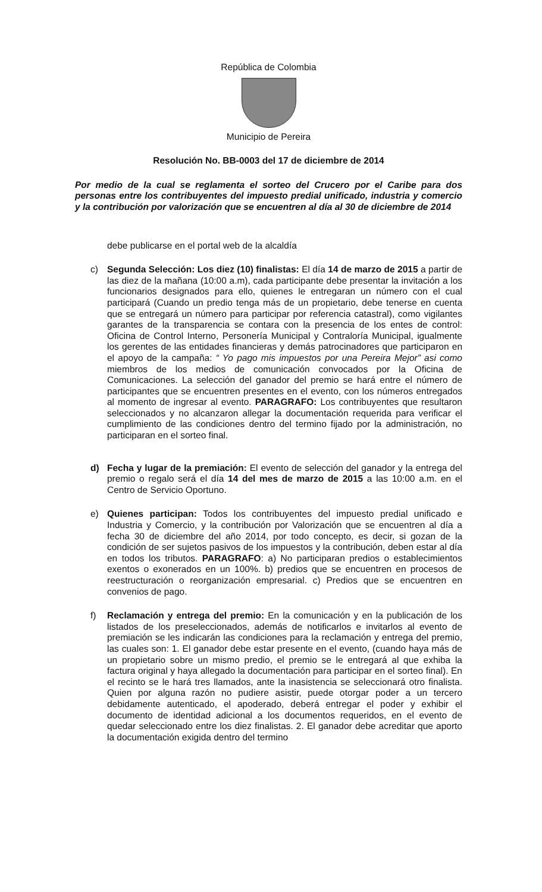República de Colombia
Municipio de Pereira
Resolución No. BB-0003 del 17 de diciembre de 2014
Por medio de la cual se reglamenta el sorteo del Crucero por el Caribe para dos personas entre los contribuyentes del impuesto predial unificado, industria y comercio y la contribución por valorización que se encuentren al día al 30 de diciembre de 2014
debe publicarse en el portal web de la alcaldía
c) Segunda Selección: Los diez (10) finalistas: El día 14 de marzo de 2015 a partir de las diez de la mañana (10:00 a.m), cada participante debe presentar la invitación a los funcionarios designados para ello, quienes le entregaran un número con el cual participará (Cuando un predio tenga más de un propietario, debe tenerse en cuenta que se entregará un número para participar por referencia catastral), como vigilantes garantes de la transparencia se contara con la presencia de los entes de control: Oficina de Control Interno, Personería Municipal y Contraloría Municipal, igualmente los gerentes de las entidades financieras y demás patrocinadores que participaron en el apoyo de la campaña: “ Yo pago mis impuestos por una Pereira Mejor” asi como miembros de los medios de comunicación convocados por la Oficina de Comunicaciones. La selección del ganador del premio se hará entre el número de participantes que se encuentren presentes en el evento, con los números entregados al momento de ingresar al evento. PARAGRAFO: Los contribuyentes que resultaron seleccionados y no alcanzaron allegar la documentación requerida para verificar el cumplimiento de las condiciones dentro del termino fijado por la administración, no participaran en el sorteo final.
d) Fecha y lugar de la premiación: El evento de selección del ganador y la entrega del premio o regalo será el día 14 del mes de marzo de 2015 a las 10:00 a.m. en el Centro de Servicio Oportuno.
e) Quienes participan: Todos los contribuyentes del impuesto predial unificado e Industria y Comercio, y la contribución por Valorización que se encuentren al día a fecha 30 de diciembre del año 2014, por todo concepto, es decir, si gozan de la condición de ser sujetos pasivos de los impuestos y la contribución, deben estar al día en todos los tributos. PARAGRAFO: a) No participaran predios o establecimientos exentos o exonerados en un 100%. b) predios que se encuentren en procesos de reestructuración o reorganización empresarial. c) Predios que se encuentren en convenios de pago.
f) Reclamación y entrega del premio: En la comunicación y en la publicación de los listados de los preseleccionados, además de notificarlos e invitarlos al evento de premiación se les indicarán las condiciones para la reclamación y entrega del premio, las cuales son: 1. El ganador debe estar presente en el evento, (cuando haya más de un propietario sobre un mismo predio, el premio se le entregará al que exhiba la factura original y haya allegado la documentación para participar en el sorteo final). En el recinto se le hará tres llamados, ante la inasistencia se seleccionará otro finalista. Quien por alguna razón no pudiere asistir, puede otorgar poder a un tercero debidamente autenticado, el apoderado, deberá entregar el poder y exhibir el documento de identidad adicional a los documentos requeridos, en el evento de quedar seleccionado entre los diez finalistas. 2. El ganador debe acreditar que aporto la documentación exigida dentro del termino